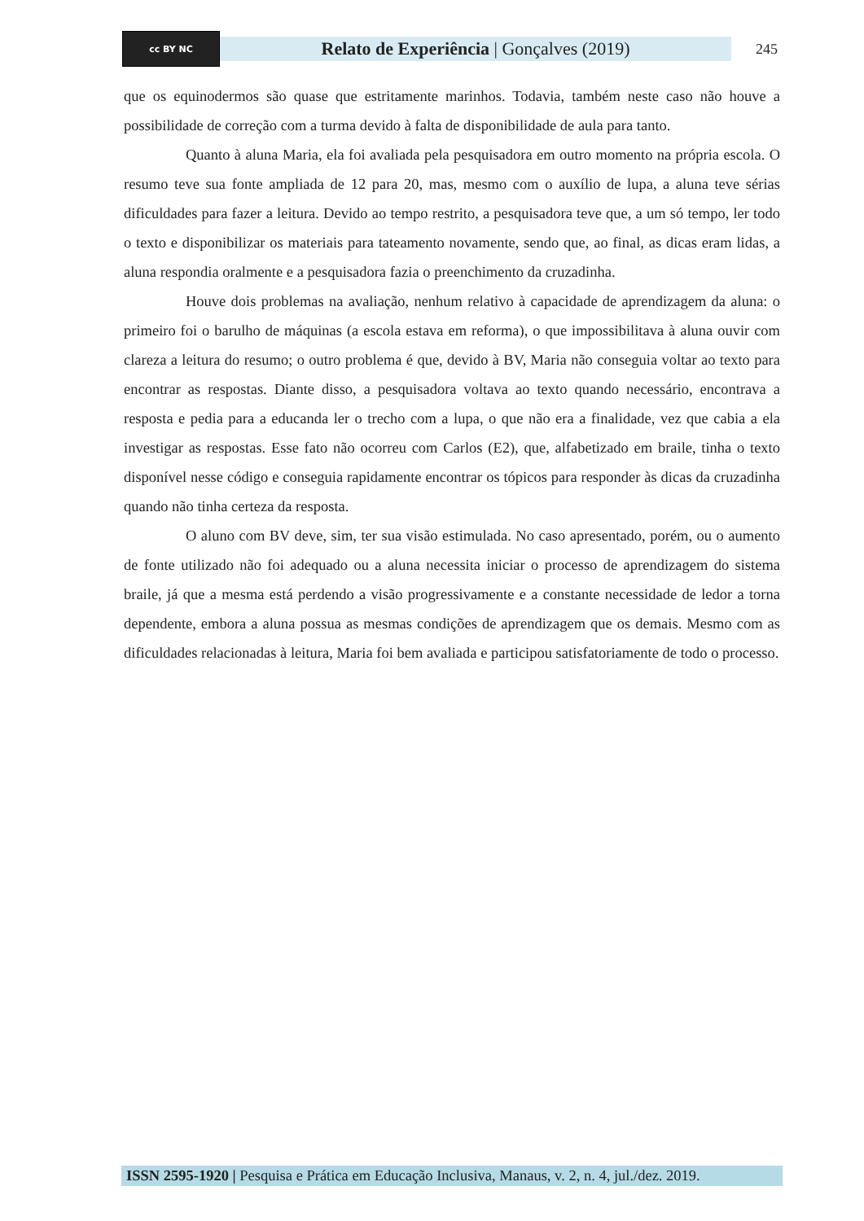cc BY NC
Relato de Experiência | Gonçalves (2019)
245
que os equinodermos são quase que estritamente marinhos. Todavia, também neste caso não houve a possibilidade de correção com a turma devido à falta de disponibilidade de aula para tanto.
Quanto à aluna Maria, ela foi avaliada pela pesquisadora em outro momento na própria escola. O resumo teve sua fonte ampliada de 12 para 20, mas, mesmo com o auxílio de lupa, a aluna teve sérias dificuldades para fazer a leitura. Devido ao tempo restrito, a pesquisadora teve que, a um só tempo, ler todo o texto e disponibilizar os materiais para tateamento novamente, sendo que, ao final, as dicas eram lidas, a aluna respondia oralmente e a pesquisadora fazia o preenchimento da cruzadinha.
Houve dois problemas na avaliação, nenhum relativo à capacidade de aprendizagem da aluna: o primeiro foi o barulho de máquinas (a escola estava em reforma), o que impossibilitava à aluna ouvir com clareza a leitura do resumo; o outro problema é que, devido à BV, Maria não conseguia voltar ao texto para encontrar as respostas. Diante disso, a pesquisadora voltava ao texto quando necessário, encontrava a resposta e pedia para a educanda ler o trecho com a lupa, o que não era a finalidade, vez que cabia a ela investigar as respostas. Esse fato não ocorreu com Carlos (E2), que, alfabetizado em braile, tinha o texto disponível nesse código e conseguia rapidamente encontrar os tópicos para responder às dicas da cruzadinha quando não tinha certeza da resposta.
O aluno com BV deve, sim, ter sua visão estimulada. No caso apresentado, porém, ou o aumento de fonte utilizado não foi adequado ou a aluna necessita iniciar o processo de aprendizagem do sistema braile, já que a mesma está perdendo a visão progressivamente e a constante necessidade de ledor a torna dependente, embora a aluna possua as mesmas condições de aprendizagem que os demais. Mesmo com as dificuldades relacionadas à leitura, Maria foi bem avaliada e participou satisfatoriamente de todo o processo.
ISSN 2595-1920 | Pesquisa e Prática em Educação Inclusiva, Manaus, v. 2, n. 4, jul./dez. 2019.